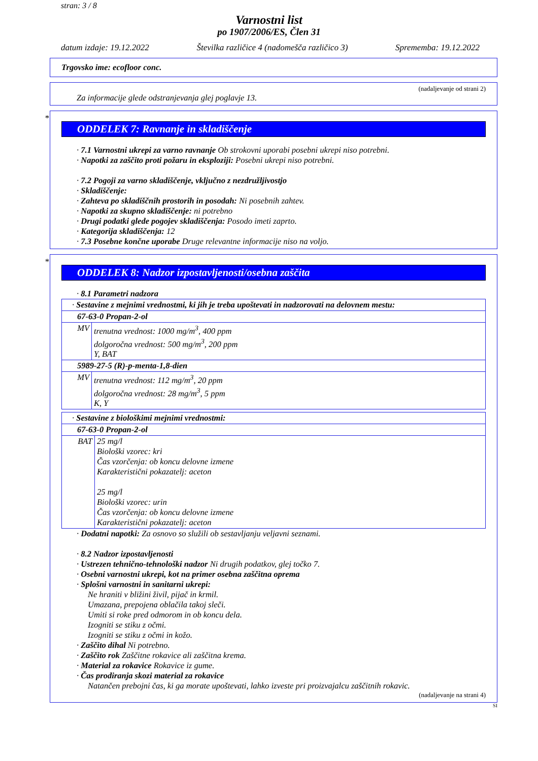stran: 3 / 8
Varnostni list
po 1907/2006/ES, Člen 31
datum izdaje: 19.12.2022 Številka različice 4 (nadomešča različico 3) Sprememba: 19.12.2022
Trgovsko ime: ecofloor conc.
(nadaljevanje od strani 2)
Za informacije glede odstranjevanja glej poglavje 13.
*
ODDELEK 7: Ravnanje in skladiščenje
· 7.1 Varnostni ukrepi za varno ravnanje Ob strokovni uporabi posebni ukrepi niso potrebni.
· Napotki za zaščito proti požaru in eksploziji: Posebni ukrepi niso potrebni.
· 7.2 Pogoji za varno skladiščenje, vključno z nezdružljivostjo
· Skladiščenje:
· Zahteva po skladiščnih prostorih in posodah: Ni posebnih zahtev.
· Napotki za skupno skladiščenje: ni potrebno
· Drugi podatki glede pogojev skladiščenja: Posodo imeti zaprto.
· Kategorija skladiščenja: 12
· 7.3 Posebne končne uporabe Druge relevantne informacije niso na voljo.
*
ODDELEK 8: Nadzor izpostavljenosti/osebna zaščita
· 8.1 Parametri nadzora
| · Sestavine z mejnimi vrednostmi, ki jih je treba upoštevati in nadzorovati na delovnem mestu: | |
| 67-63-0 Propan-2-ol | |
| MV | trenutna vrednost: 1000 mg/m<sup>3</sup>, 400 ppm dolgoročna vrednost: 500 mg/m<sup>3</sup>, 200 ppm Y, BAT |
| 5989-27-5 (R)-p-menta-1,8-dien | |
| MV | trenutna vrednost: 112 mg/m<sup>3</sup>, 20 ppm dolgoročna vrednost: 28 mg/m<sup>3</sup>, 5 ppm K, Y |
| · Sestavine z biološkimi mejnimi vrednostmi: | |
| 67-63-0 Propan-2-ol | |
| BAT | 25 mg/l Biološki vzorec: kri Čas vzorčenja: ob koncu delovne izmene Karakteristični pokazatelj: aceton 25 mg/l Biološki vzorec: urin Čas vzorčenja: ob koncu delovne izmene Karakteristični pokazatelj: aceton |
· Dodatni napotki: Za osnovo so služili ob sestavljanju veljavni seznami.
· 8.2 Nadzor izpostavljenosti
· Ustrezen tehnično-tehnološki nadzor Ni drugih podatkov, glej točko 7.
· Osebni varnostni ukrepi, kot na primer osebna zaščitna oprema
· Splošni varnostni in sanitarni ukrepi:
Ne hraniti v bližini živil, pijač in krmil.
Umazana, prepojena oblačila takoj sleči.
Umiti si roke pred odmorom in ob koncu dela.
Izogniti se stiku z očmi.
Izogniti se stiku z očmi in kožo.
· Zaščito dihal Ni potrebno.
· Zaščito rok Zaščitne rokavice ali zaščitna krema.
· Material za rokavice Rokavice iz gume.
· Čas prodiranja skozi material za rokavice
Natančen prebojni čas, ki ga morate upoštevati, lahko izveste pri proizvajalcu zaščitnih rokavic.
(nadaljevanje na strani 4)
SI